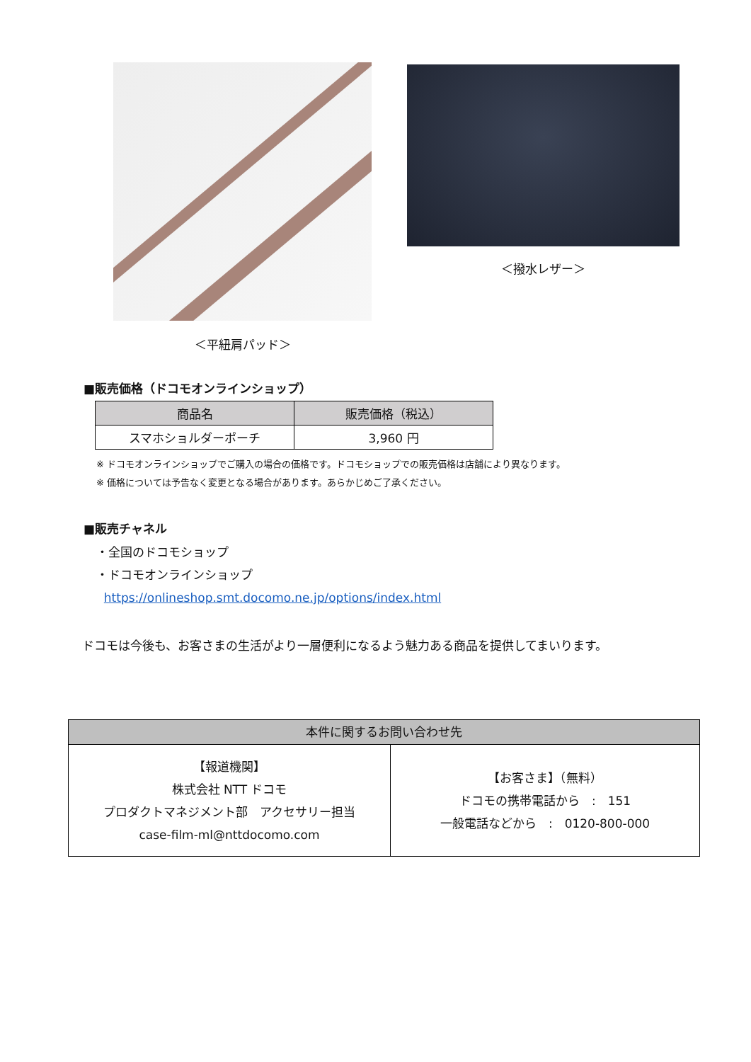＜平紐肩パッド＞ ＜撥水レザー＞
■販売価格（ドコモオンラインショップ）
| 商品名 | 販売価格（税込） |
| --- | --- |
| スマホショルダーポーチ | 3,960 円 |
※ ドコモオンラインショップでご購入の場合の価格です。ドコモショップでの販売価格は店舗により異なります。
※ 価格については予告なく変更となる場合があります。あらかじめご了承ください。
■販売チャネル
・全国のドコモショップ
・ドコモオンラインショップ
https://onlineshop.smt.docomo.ne.jp/options/index.html
ドコモは今後も、お客さまの生活がより一層便利になるよう魅力ある商品を提供してまいります。
| 本件に関するお問い合わせ先 | |
| --- | --- |
| 【報道機関】 株式会社 NTT ドコモ プロダクトマネジメント部 アクセサリー担当 case-film-ml@nttdocomo.com | 【お客さま】（無料） ドコモの携帯電話から : 151 一般電話などから : 0120-800-000 |